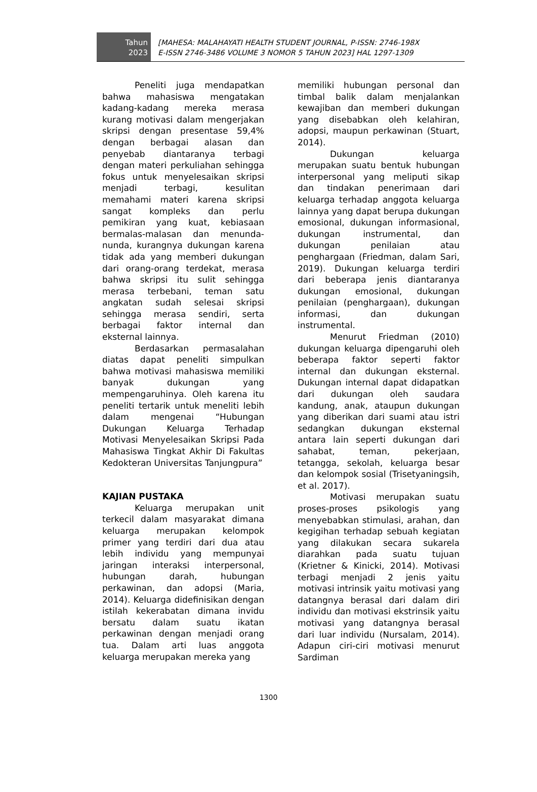Tahun
2023
[MAHESA: MALAHAYATI HEALTH STUDENT JOURNAL, P-ISSN: 2746-198X
E-ISSN 2746-3486 VOLUME 3 NOMOR 5 TAHUN 2023] HAL 1297-1309
Peneliti juga mendapatkan bahwa mahasiswa mengatakan kadang-kadang mereka merasa kurang motivasi dalam mengerjakan skripsi dengan presentase 59,4% dengan berbagai alasan dan penyebab diantaranya terbagi dengan materi perkuliahan sehingga fokus untuk menyelesaikan skripsi menjadi terbagi, kesulitan memahami materi karena skripsi sangat kompleks dan perlu pemikiran yang kuat, kebiasaan bermalas-malasan dan menunda-nunda, kurangnya dukungan karena tidak ada yang memberi dukungan dari orang-orang terdekat, merasa bahwa skripsi itu sulit sehingga merasa terbebani, teman satu angkatan sudah selesai skripsi sehingga merasa sendiri, serta berbagai faktor internal dan eksternal lainnya.
Berdasarkan permasalahan diatas dapat peneliti simpulkan bahwa motivasi mahasiswa memiliki banyak dukungan yang mempengaruhinya. Oleh karena itu peneliti tertarik untuk meneliti lebih dalam mengenai “Hubungan Dukungan Keluarga Terhadap Motivasi Menyelesaikan Skripsi Pada Mahasiswa Tingkat Akhir Di Fakultas Kedokteran Universitas Tanjungpura”
KAJIAN PUSTAKA
Keluarga merupakan unit terkecil dalam masyarakat dimana keluarga merupakan kelompok primer yang terdiri dari dua atau lebih individu yang mempunyai jaringan interaksi interpersonal, hubungan darah, hubungan perkawinan, dan adopsi (Maria, 2014). Keluarga didefinisikan dengan istilah kekerabatan dimana invidu bersatu dalam suatu ikatan perkawinan dengan menjadi orang tua. Dalam arti luas anggota keluarga merupakan mereka yang
memiliki hubungan personal dan timbal balik dalam menjalankan kewajiban dan memberi dukungan yang disebabkan oleh kelahiran, adopsi, maupun perkawinan (Stuart, 2014).
Dukungan keluarga merupakan suatu bentuk hubungan interpersonal yang meliputi sikap dan tindakan penerimaan dari keluarga terhadap anggota keluarga lainnya yang dapat berupa dukungan emosional, dukungan informasional, dukungan instrumental, dan dukungan penilaian atau penghargaan (Friedman, dalam Sari, 2019). Dukungan keluarga terdiri dari beberapa jenis diantaranya dukungan emosional, dukungan penilaian (penghargaan), dukungan informasi, dan dukungan instrumental.
Menurut Friedman (2010) dukungan keluarga dipengaruhi oleh beberapa faktor seperti faktor internal dan dukungan eksternal. Dukungan internal dapat didapatkan dari dukungan oleh saudara kandung, anak, ataupun dukungan yang diberikan dari suami atau istri sedangkan dukungan eksternal antara lain seperti dukungan dari sahabat, teman, pekerjaan, tetangga, sekolah, keluarga besar dan kelompok sosial (Trisetyaningsih, et al. 2017).
Motivasi merupakan suatu proses-proses psikologis yang menyebabkan stimulasi, arahan, dan kegigihan terhadap sebuah kegiatan yang dilakukan secara sukarela diarahkan pada suatu tujuan (Krietner & Kinicki, 2014). Motivasi terbagi menjadi 2 jenis yaitu motivasi intrinsik yaitu motivasi yang datangnya berasal dari dalam diri individu dan motivasi ekstrinsik yaitu motivasi yang datangnya berasal dari luar individu (Nursalam, 2014). Adapun ciri-ciri motivasi menurut Sardiman
1300